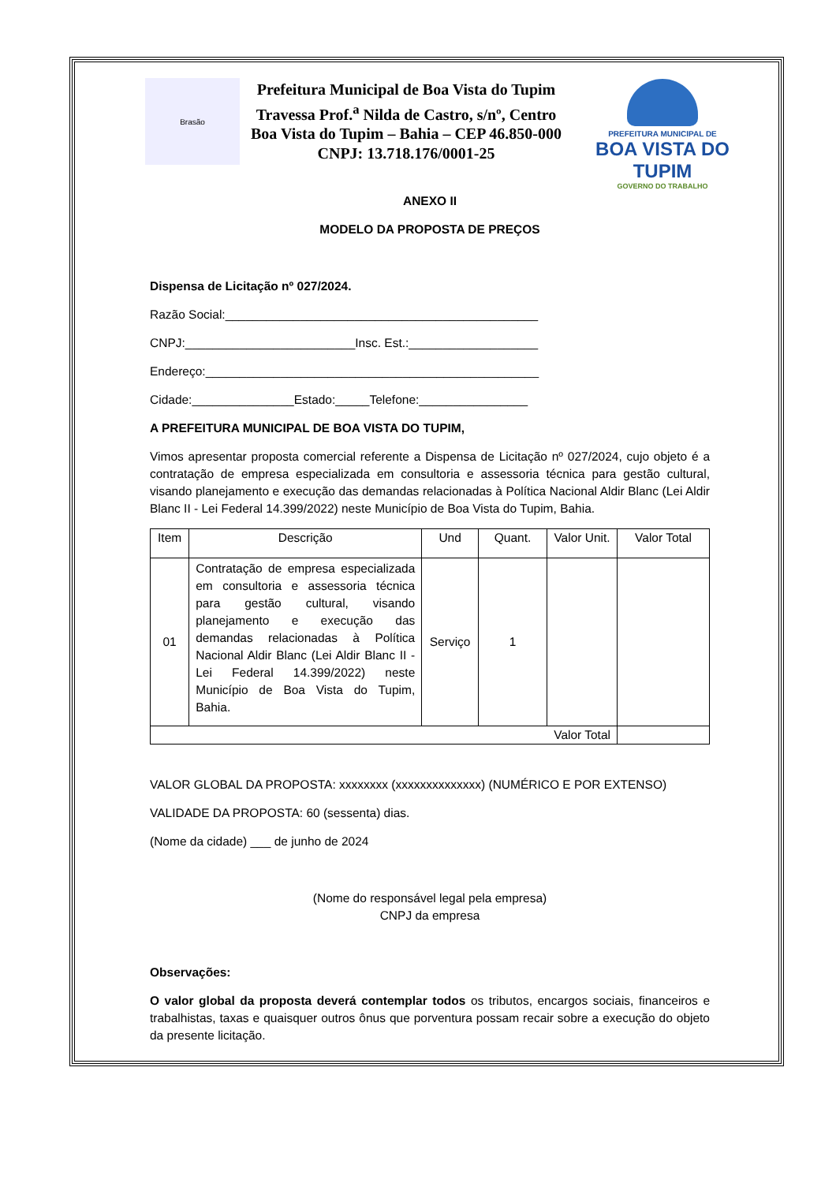Brasão
Prefeitura Municipal de Boa Vista do Tupim
Travessa Prof.<sup>a</sup> Nilda de Castro, s/nº, Centro
Boa Vista do Tupim – Bahia – CEP 46.850-000
CNPJ: 13.718.176/0001-25
PREFEITURA MUNICIPAL DE
BOA VISTA DO TUPIM
GOVERNO DO TRABALHO
ANEXO II
MODELO DA PROPOSTA DE PREÇOS
Dispensa de Licitação nº 027/2024.
Razão Social:______________________________________________
CNPJ:_________________________Insc. Est.:___________________
Endereço:_________________________________________________
Cidade:_______________Estado:_____Telefone:________________
A PREFEITURA MUNICIPAL DE BOA VISTA DO TUPIM,
Vimos apresentar proposta comercial referente a Dispensa de Licitação nº 027/2024, cujo objeto é a contratação de empresa especializada em consultoria e assessoria técnica para gestão cultural, visando planejamento e execução das demandas relacionadas à Política Nacional Aldir Blanc (Lei Aldir Blanc II - Lei Federal 14.399/2022) neste Município de Boa Vista do Tupim, Bahia.
| Item | Descrição | Und | Quant. | Valor Unit. | Valor Total |
| --- | --- | --- | --- | --- | --- |
| 01 | Contratação de empresa especializada em consultoria e assessoria técnica para gestão cultural, visando planejamento e execução das demandas relacionadas à Política Nacional Aldir Blanc (Lei Aldir Blanc II - Lei Federal 14.399/2022) neste Município de Boa Vista do Tupim, Bahia. | Serviço | 1 | | |
| Valor Total | | | | | |
VALOR GLOBAL DA PROPOSTA: xxxxxxxx (xxxxxxxxxxxxxx) (NUMÉRICO E POR EXTENSO)
VALIDADE DA PROPOSTA: 60 (sessenta) dias.
(Nome da cidade) ___ de junho de 2024
(Nome do responsável legal pela empresa)
CNPJ da empresa
Observações:
O valor global da proposta deverá contemplar todos os tributos, encargos sociais, financeiros e trabalhistas, taxas e quaisquer outros ônus que porventura possam recair sobre a execução do objeto da presente licitação.